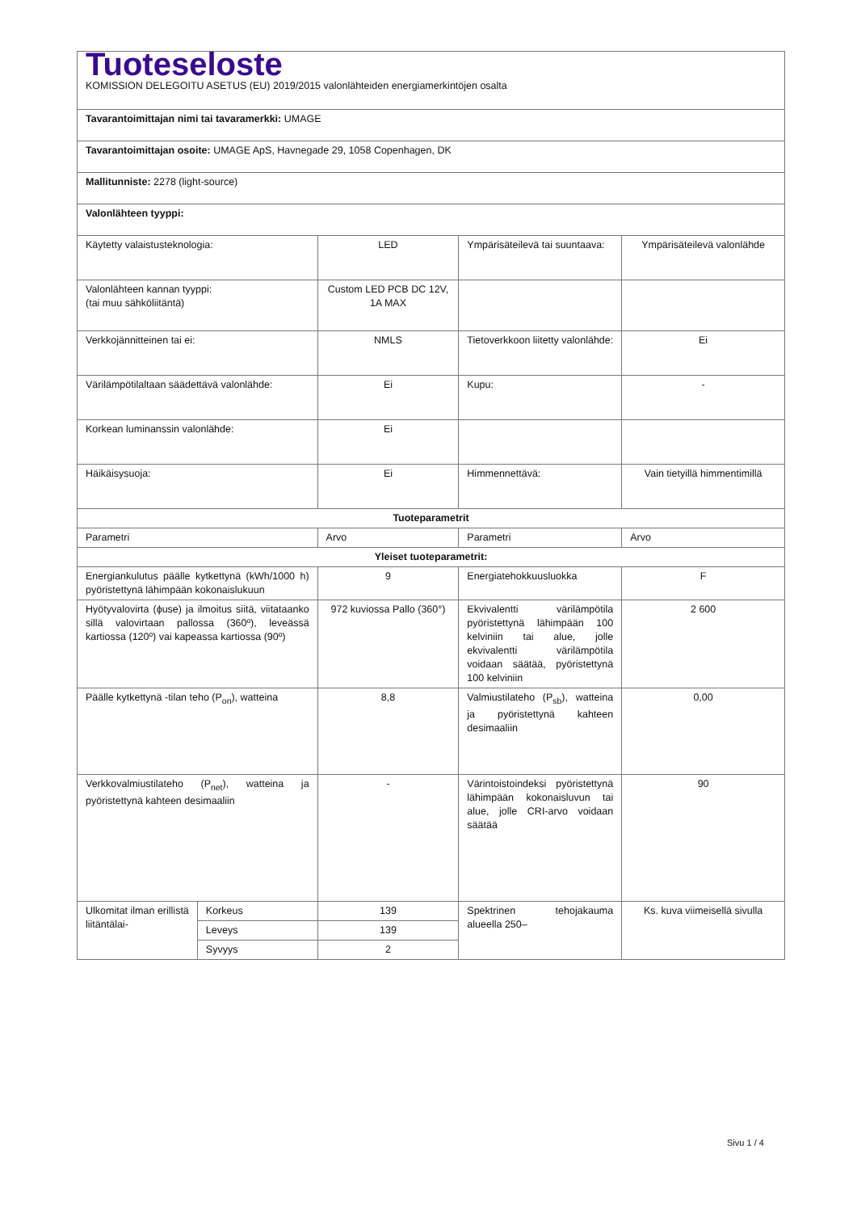| Tuoteseloste KOMISSION DELEGOITU ASETUS (EU) 2019/2015 valonlähteiden energiamerkintöjen osalta | | | | |
| Tavarantoimittajan nimi tai tavaramerkki: UMAGE | | | | |
| Tavarantoimittajan osoite: UMAGE ApS, Havnegade 29, 1058 Copenhagen, DK | | | | |
| Mallitunniste: 2278 (light-source) | | | | |
| Valonlähteen tyyppi: | | | | |
| Käytetty valaistusteknologia: | | LED | Ympärisäteilevä tai suuntaava: | Ympärisäteilevä valonlähde |
| Valonlähteen kannan tyyppi: (tai muu sähköliitäntä) | | Custom LED PCB DC 12V, 1A MAX | | |
| Verkkojännitteinen tai ei: | | NMLS | Tietoverkkoon liitetty valonlähde: | Ei |
| Värilämpötilaltaan säädettävä valonlähde: | | Ei | Kupu: | - |
| Korkean luminanssin valonlähde: | | Ei | | |
| Häikäisysuoja: | | Ei | Himmennettävä: | Vain tietyillä himmentimillä |
| Tuoteparametrit | | | | |
| Parametri | | Arvo | Parametri | Arvo |
| Yleiset tuoteparametrit: | | | | |
| Energiankulutus päälle kytkettynä (kWh/1000 h) pyöristettynä lähimpään kokonaislukuun | | 9 | Energiatehokkuusluokka | F |
| Hyötyvalovirta (ϕuse) ja ilmoitus siitä, viitataanko sillä valovirtaan pallossa (360º), leveässä kartiossa (120º) vai kapeassa kartiossa (90º) | | 972 kuviossa Pallo (360°) | Ekvivalentti värilämpötila pyöristettynä lähimpään 100 kelviniin tai alue, jolle ekvivalentti värilämpötila voidaan säätää, pyöristettynä 100 kelviniin | 2 600 |
| Päälle kytkettynä -tilan teho (P<sub>on</sub>), watteina | | 8,8 | Valmiustilateho (P<sub>sb</sub>), watteina ja pyöristettynä kahteen desimaaliin | 0,00 |
| Verkkovalmiustilateho (P<sub>net</sub>), watteina ja pyöristettynä kahteen desimaaliin | | - | Värintoistoindeksi pyöristettynä lähimpään kokonaisluvun tai alue, jolle CRI-arvo voidaan säätää | 90 |
| Ulkomitat ilman erillistä liitäntälai- | Korkeus | 139 | Spektrinen tehojakauma alueella 250– | Ks. kuva viimeisellä sivulla |
| | Leveys | 139 | | |
| | Syvyys | 2 | | |
Sivu 1 / 4